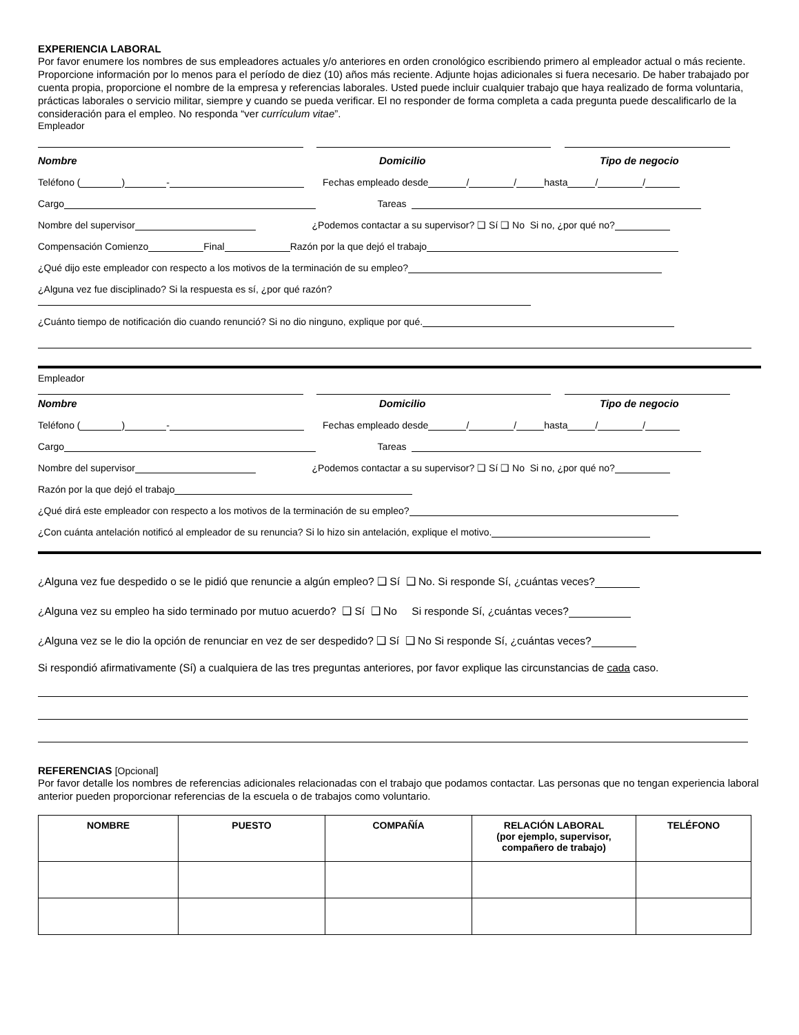EXPERIENCIA LABORAL
Por favor enumere los nombres de sus empleadores actuales y/o anteriores en orden cronológico escribiendo primero al empleador actual o más reciente. Proporcione información por lo menos para el período de diez (10) años más reciente. Adjunte hojas adicionales si fuera necesario. De haber trabajado por cuenta propia, proporcione el nombre de la empresa y referencias laborales. Usted puede incluir cualquier trabajo que haya realizado de forma voluntaria, prácticas laborales o servicio militar, siempre y cuando se pueda verificar. El no responder de forma completa a cada pregunta puede descalificarlo de la consideración para el empleo. No responda “ver currículum vitae”.
Empleador
Nombre Domicilio Tipo de negocio
Teléfono ( ) - Fechas empleado desde / / hasta / /
Cargo Tareas
Nombre del supervisor ¿Podemos contactar a su supervisor? ❑ Sí ❑ No Si no, ¿por qué no?
Compensación Comienzo Final Razón por la que dejó el trabajo
¿Qué dijo este empleador con respecto a los motivos de la terminación de su empleo?
¿Alguna vez fue disciplinado? Si la respuesta es sí, ¿por qué razón?
¿Cuánto tiempo de notificación dio cuando renunció? Si no dio ninguno, explique por qué.
Empleador
Nombre Domicilio Tipo de negocio
Teléfono ( ) - Fechas empleado desde / / hasta / /
Cargo Tareas
Nombre del supervisor ¿Podemos contactar a su supervisor? ❑ Sí ❑ No Si no, ¿por qué no?
Razón por la que dejó el trabajo
¿Qué dirá este empleador con respecto a los motivos de la terminación de su empleo?
¿Con cuánta antelación notificó al empleador de su renuncia? Si lo hizo sin antelación, explique el motivo.
¿Alguna vez fue despedido o se le pidió que renuncie a algún empleo? ❑ Sí ❑ No. Si responde Sí, ¿cuántas veces?
¿Alguna vez su empleo ha sido terminado por mutuo acuerdo? ❑ Sí ❑ No Si responde Sí, ¿cuántas veces?
¿Alguna vez se le dio la opción de renunciar en vez de ser despedido? ❑ Sí ❑ No Si responde Sí, ¿cuántas veces?
Si respondió afirmativamente (Sí) a cualquiera de las tres preguntas anteriores, por favor explique las circunstancias de cada caso.
REFERENCIAS [Opcional]
Por favor detalle los nombres de referencias adicionales relacionadas con el trabajo que podamos contactar. Las personas que no tengan experiencia laboral anterior pueden proporcionar referencias de la escuela o de trabajos como voluntario.
| NOMBRE | PUESTO | COMPAÑÍA | RELACIÓN LABORAL (por ejemplo, supervisor, compañero de trabajo) | TELÉFONO |
| --- | --- | --- | --- | --- |